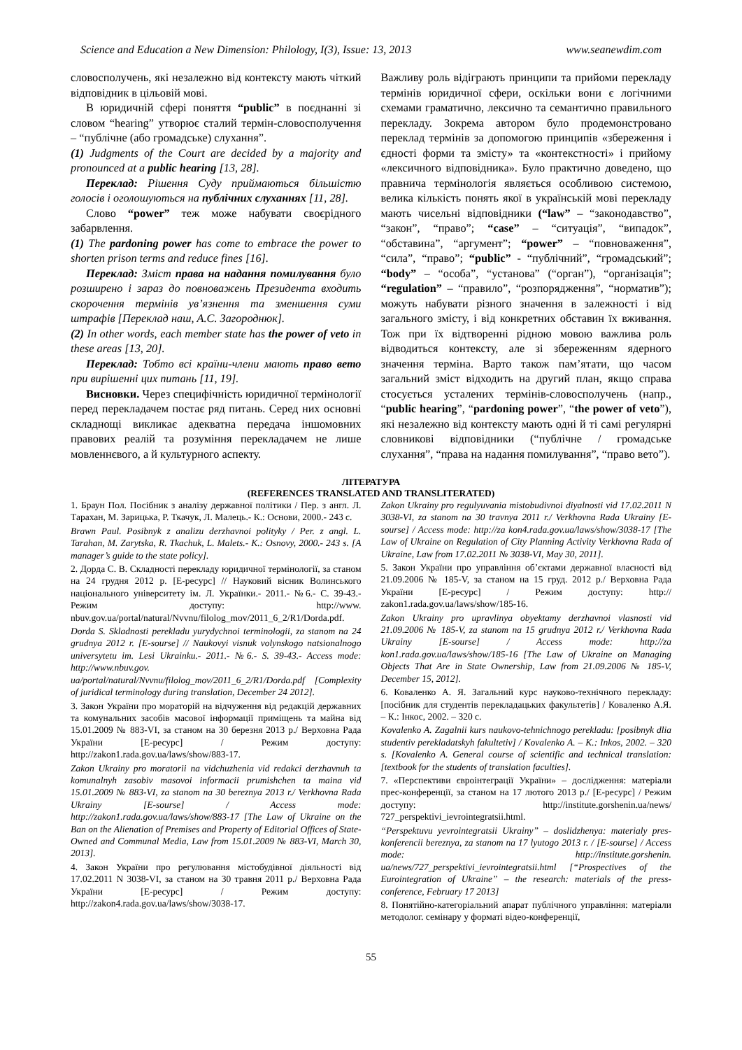Science and Education a New Dimension: Philology, I(3), Issue: 13, 2013 www.seanewdim.com
словосполучень, які незалежно від контексту мають чіткий відповідник в цільовій мові.
В юридичній сфері поняття “public” в поєднанні зі словом “hearing” утворює сталий термін-словосполучення – “публічне (або громадське) слухання”.
(1) Judgments of the Court are decided by a majority and pronounced at a public hearing [13, 28].
Переклад: Рішення Суду приймаються більшістю голосів і оголошуються на публічних слуханнях [11, 28].
Слово “power” теж може набувати своєрідного забарвлення.
(1) The pardoning power has come to embrace the power to shorten prison terms and reduce fines [16].
Переклад: Зміст права на надання помилування було розширено і зараз до повноважень Президента входить скорочення термінів ув’язнення та зменшення суми штрафів [Переклад наш, А.С. Загороднюк].
(2) In other words, each member state has the power of veto in these areas [13, 20].
Переклад: Тобто всі країни-члени мають право вето при вирішенні цих питань [11, 19].
Висновки. Через специфічність юридичної термінології перед перекладачем постає ряд питань. Серед них основні складнощі викликає адекватна передача іншомовних правових реалій та розуміння перекладачем не лише мовленнєвого, а й культурного аспекту.
Важливу роль відіграють принципи та прийоми перекладу термінів юридичної сфери, оскільки вони є логічними схемами граматично, лексично та семантично правильного перекладу. Зокрема автором було продемонстровано переклад термінів за допомогою принципів «збереження і єдності форми та змісту» та «контекстності» і прийому «лексичного відповідника». Було практично доведено, що правнича термінологія являється особливою системою, велика кількість понять якої в українській мові перекладу мають чисельні відповідники (“law” – “законодавство”, “закон”, “право”; “case” – “ситуація”, “випадок”, “обставина”, “аргумент”; “power” – “повноваження”, “сила”, “право”; “public” - “публічний”, “громадський”; “body” – “особа”, “установа” (“орган”), “організація”; “regulation” – “правило”, “розпорядження”, “норматив”); можуть набувати різного значення в залежності і від загального змісту, і від конкретних обставин їх вживання. Тож при їх відтворенні рідною мовою важлива роль відводиться контексту, але зі збереженням ядерного значення терміна. Варто також пам’ятати, що часом загальний зміст відходить на другий план, якщо справа стосується усталених термінів-словосполучень (напр., “public hearing”, “pardoning power”, “the power of veto”), які незалежно від контексту мають одні й ті самі регулярні словникові відповідники (“публічне / громадське слухання”, “права на надання помилування”, “право вето”).
ЛІТЕРАТУРА
(REFERENCES TRANSLATED AND TRANSLITERATED)
1. Браун Пол. Посібник з аналізу державної політики / Пер. з англ. Л. Тарахан, М. Зарицька, Р. Ткачук, Л. Малець.- К.: Основи, 2000.- 243 с.
Brawn Paul. Posibnyk z analizu derzhavnoi polityky / Per. z angl. L. Tarahan, M. Zarytska, R. Tkachuk, L. Malets.- K.: Osnovy, 2000.- 243 s. [A manager’s guide to the state policy].
2. Дорда С. В. Складності перекладу юридичної термінології, за станом на 24 грудня 2012 р. [Е-ресурс] // Науковий вісник Волинського національного університету ім. Л. Українки.- 2011.- №6.- С. 39-43.- Режим доступу: http://www. nbuv.gov.ua/portal/natural/Nvvnu/filolog_mov/2011_6_2/R1/Dorda.pdf.
Dorda S. Skladnosti perekladu yurydychnoi terminologii, za stanom na 24 grudnya 2012 r. [E-sourse] // Naukovyi visnuk volynskogo natsionalnogo universytetu im. Lesi Ukrainku.- 2011.- №6.- S. 39-43.- Access mode: http://www.nbuv.gov. ua/portal/natural/Nvvnu/filolog_mov/2011_6_2/R1/Dorda.pdf [Complexity of juridical terminology during translation, December 24 2012].
3. Закон України про мораторій на відчуження від редакцій державних та комунальних засобів масової інформації приміщень та майна від 15.01.2009 № 883-VI, за станом на 30 березня 2013 р./ Верховна Рада України [Е-ресурс] / Режим доступу: http://zakon1.rada.gov.ua/laws/show/883-17.
Zakon Ukrainy pro moratorii na vidchuzhenia vid redakci derzhavnuh ta komunalnyh zasobiv masovoi informacii prumishchen ta maina vid 15.01.2009 № 883-VI, za stanom na 30 bereznya 2013 r./ Verkhovna Rada Ukrainy [E-sourse] / Access mode: http://zakon1.rada.gov.ua/laws/show/883-17 [The Law of Ukraine on the Ban on the Alienation of Premises and Property of Editorial Offices of State-Owned and Communal Media, Law from 15.01.2009 № 883-VI, March 30, 2013].
4. Закон України про регулювання містобудівної діяльності від 17.02.2011 N 3038-VI, за станом на 30 травня 2011 р./ Верховна Рада України [Е-ресурс] / Режим доступу: http://zakon4.rada.gov.ua/laws/show/3038-17.
Zakon Ukrainy pro regulyuvania mistobudivnoi diyalnosti vid 17.02.2011 N 3038-VI, za stanom na 30 travnya 2011 r./ Verkhovna Rada Ukrainy [E-sourse] / Access mode: http://za kon4.rada.gov.ua/laws/show/3038-17 [The Law of Ukraine on Regulation of City Planning Activity Verkhovna Rada of Ukraine, Law from 17.02.2011 № 3038-VI, May 30, 2011].
5. Закон України про управління об’єктами державної власності від 21.09.2006 № 185-V, за станом на 15 груд. 2012 р./ Верховна Рада України [Е-ресурс] / Режим доступу: http:// zakon1.rada.gov.ua/laws/show/185-16.
Zakon Ukrainy pro upravlinya obyektamy derzhavnoi vlasnosti vid 21.09.2006 № 185-V, za stanom na 15 grudnya 2012 r./ Verkhovna Rada Ukrainy [E-sourse] / Access mode: http://za kon1.rada.gov.ua/laws/show/185-16 [The Law of Ukraine on Managing Objects That Are in State Ownership, Law from 21.09.2006 № 185-V, December 15, 2012].
6. Коваленко А. Я. Загальний курс науково-технічного перекладу: [посібник для студентів перекладацьких факультетів] / Коваленко А.Я. – К.: Інкос, 2002. – 320 с.
Kovalenko A. Zagalnii kurs naukovo-tehnichnogo perekladu: [posibnyk dlia studentiv perekladatskyh fakultetiv] / Kovalenko A. – K.: Inkos, 2002. – 320 s. [Kovalenko A. General course of scientific and technical translation: [textbook for the students of translation faculties].
7. «Перспективи євроінтеграції України» – дослідження: матеріали прес-конференції, за станом на 17 лютого 2013 р./ [Е-ресурс] / Режим доступу: http://institute.gorshenin.ua/news/ 727_perspektivi_ievrointegratsii.html.
“Perspektuvu yevrointegratsii Ukrainy” – doslidzhenya: materialy pres-konferencii bereznya, za stanom na 17 lyutogo 2013 r. / [E-sourse] / Access mode: http://institute.gorshenin. ua/news/727_perspektivi_ievrointegratsii.html [“Prospectives of the Eurointegration of Ukraine” – the research: materials of the press-conference, February 17 2013]
8. Понятійно-категоріальний апарат публічного управління: матеріали методолог. семінару у форматі відео-конференції,
55